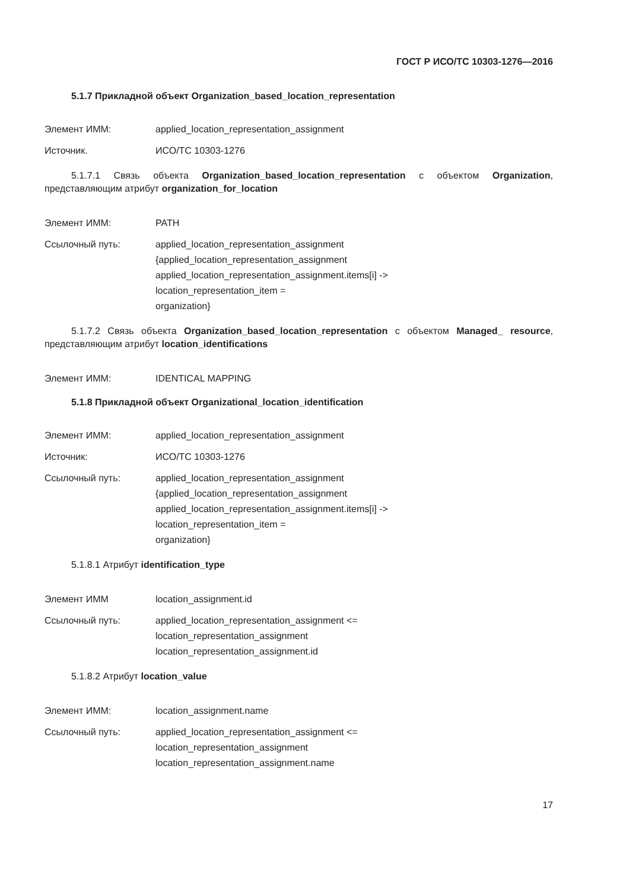ГОСТ Р ИСО/ТС 10303-1276—2016
5.1.7 Прикладной объект Organization_based_location_representation
Элемент ИММ: applied_location_representation_assignment
Источник. ИСО/ТС 10303-1276
5.1.7.1 Связь объекта Organization_based_location_representation с объектом Organization, представляющим атрибут organization_for_location
Элемент ИММ: PATH
Ссылочный путь: applied_location_representation_assignment
{applied_location_representation_assignment
applied_location_representation_assignment.items[i] ->
location_representation_item =
organization}
5.1.7.2 Связь объекта Organization_based_location_representation с объектом Managed_ resource, представляющим атрибут location_identifications
Элемент ИММ: IDENTICAL MAPPING
5.1.8 Прикладной объект Organizational_location_identification
Элемент ИММ: applied_location_representation_assignment
Источник: ИСО/ТС 10303-1276
Ссылочный путь: applied_location_representation_assignment
{applied_location_representation_assignment
applied_location_representation_assignment.items[i] ->
location_representation_item =
organization}
5.1.8.1 Атрибут identification_type
Элемент ИММ location_assignment.id
Ссылочный путь: applied_location_representation_assignment <=
location_representation_assignment
location_representation_assignment.id
5.1.8.2 Атрибут location_value
Элемент ИММ: location_assignment.name
Ссылочный путь: applied_location_representation_assignment <=
location_representation_assignment
location_representation_assignment.name
17